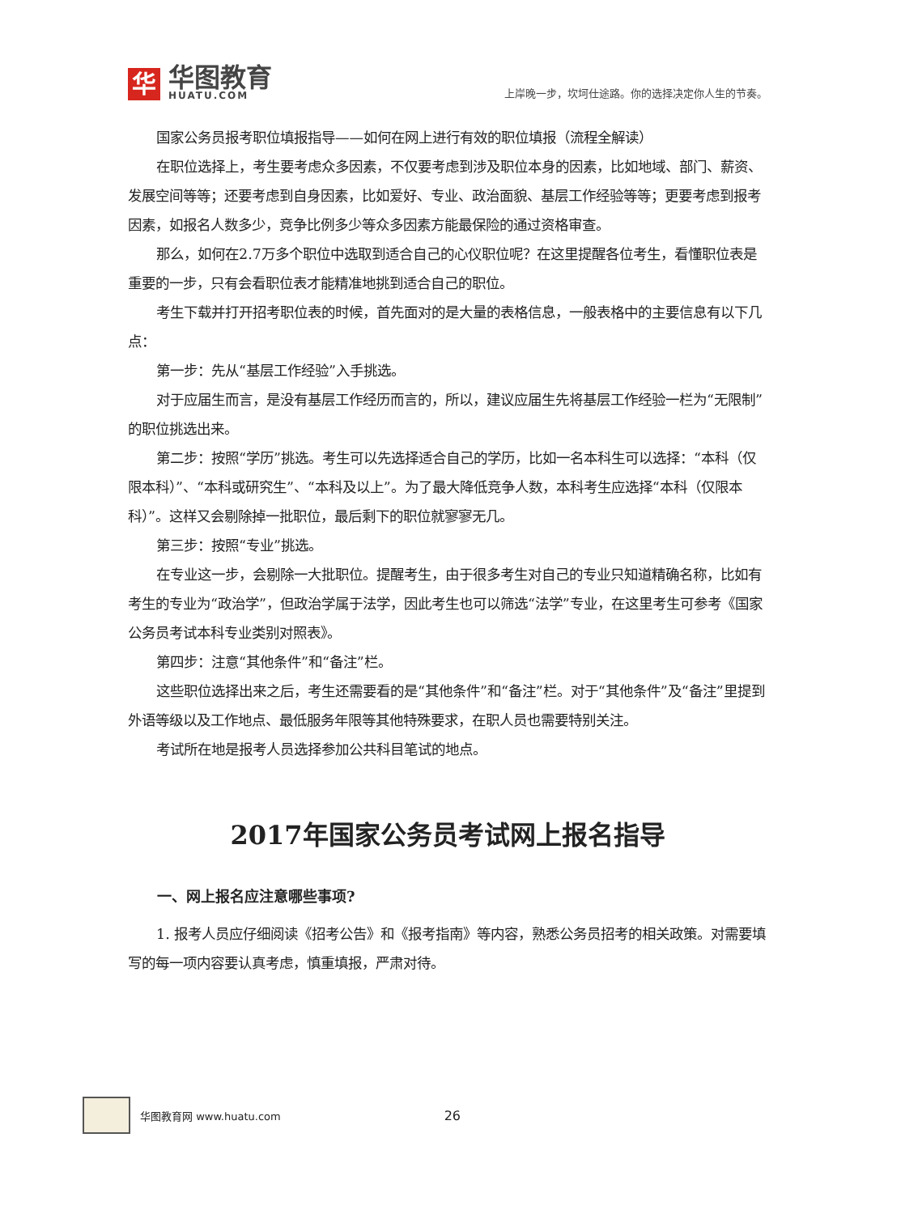华
华图教育
HUATU.COM
上岸晚一步，坎坷仕途路。你的选择决定你人生的节奏。
国家公务员报考职位填报指导——如何在网上进行有效的职位填报（流程全解读）
在职位选择上，考生要考虑众多因素，不仅要考虑到涉及职位本身的因素，比如地域、部门、薪资、发展空间等等；还要考虑到自身因素，比如爱好、专业、政治面貌、基层工作经验等等；更要考虑到报考因素，如报名人数多少，竞争比例多少等众多因素方能最保险的通过资格审查。
那么，如何在2.7万多个职位中选取到适合自己的心仪职位呢？在这里提醒各位考生，看懂职位表是重要的一步，只有会看职位表才能精准地挑到适合自己的职位。
考生下载并打开招考职位表的时候，首先面对的是大量的表格信息，一般表格中的主要信息有以下几点：
第一步：先从“基层工作经验”入手挑选。
对于应届生而言，是没有基层工作经历而言的，所以，建议应届生先将基层工作经验一栏为“无限制”的职位挑选出来。
第二步：按照“学历”挑选。考生可以先选择适合自己的学历，比如一名本科生可以选择：“本科（仅限本科）”、“本科或研究生”、“本科及以上”。为了最大降低竞争人数，本科考生应选择“本科（仅限本科）”。这样又会剔除掉一批职位，最后剩下的职位就寥寥无几。
第三步：按照“专业”挑选。
在专业这一步，会剔除一大批职位。提醒考生，由于很多考生对自己的专业只知道精确名称，比如有考生的专业为“政治学”，但政治学属于法学，因此考生也可以筛选“法学”专业，在这里考生可参考《国家公务员考试本科专业类别对照表》。
第四步：注意“其他条件”和“备注”栏。
这些职位选择出来之后，考生还需要看的是“其他条件”和“备注”栏。对于“其他条件”及“备注”里提到外语等级以及工作地点、最低服务年限等其他特殊要求，在职人员也需要特别关注。
考试所在地是报考人员选择参加公共科目笔试的地点。
2017年国家公务员考试网上报名指导
一、网上报名应注意哪些事项?
1. 报考人员应仔细阅读《招考公告》和《报考指南》等内容，熟悉公务员招考的相关政策。对需要填写的每一项内容要认真考虑，慎重填报，严肃对待。
华图教育网 www.huatu.com 26